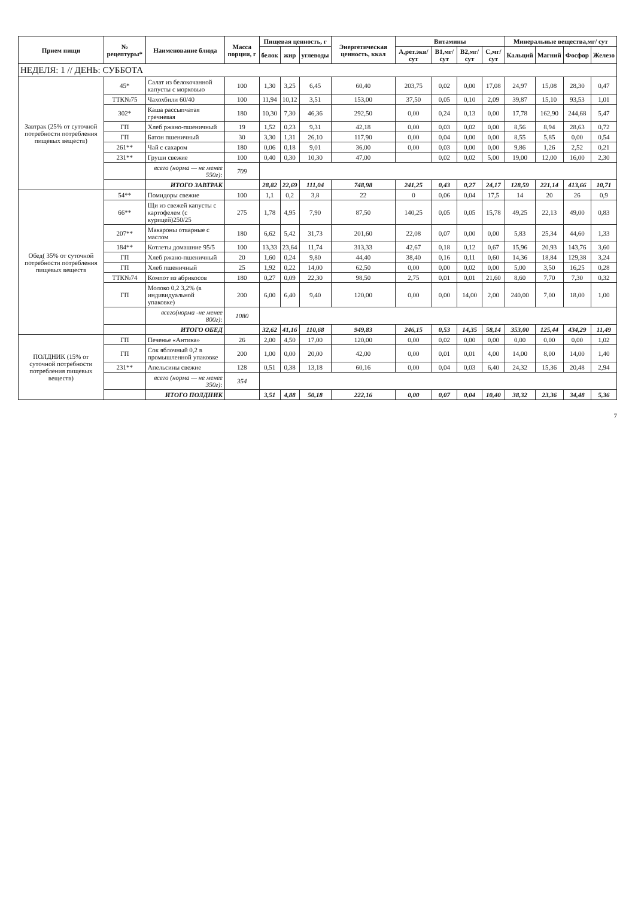| Прием пищи | № рецептуры* | Наименование блюда | Масса порции, г | Пищевая ценность, г | | | Энергетическая ценность, ккал | Витамины | | | | Минеральные вещества,мг/ сут | | | |
| --- | --- | --- | --- | --- | --- | --- | --- | --- | --- | --- | --- | --- | --- | --- | --- |
| | | | | белок | жир | углеводы | | А,рет.экв/ сут | В1,мг/сут | В2,мг/сут | С,мг/сут | Кальций | Магний | Фосфор | Железо |
| НЕДЕЛЯ: 1 // ДЕНЬ: СУББОТА | | | | | | | | | | | | | | | |
| Завтрак (25% от суточной потребности потребления пищевых веществ) | 45* | Салат из белокочанной капусты с морковью | 100 | 1,30 | 3,25 | 6,45 | 60,40 | 203,75 | 0,02 | 0,00 | 17,08 | 24,97 | 15,08 | 28,30 | 0,47 |
| | ТТК№75 | Чахохбили 60/40 | 100 | 11,94 | 10,12 | 3,51 | 153,00 | 37,50 | 0,05 | 0,10 | 2,09 | 39,87 | 15,10 | 93,53 | 1,01 |
| | 302* | Каша рассыпчатая гречневая | 180 | 10,30 | 7,30 | 46,36 | 292,50 | 0,00 | 0,24 | 0,13 | 0,00 | 17,78 | 162,90 | 244,68 | 5,47 |
| | ГП | Хлеб ржано-пшеничный | 19 | 1,52 | 0,23 | 9,31 | 42,18 | 0,00 | 0,03 | 0,02 | 0,00 | 8,56 | 8,94 | 28,63 | 0,72 |
| | ГП | Батон пшеничный | 30 | 3,30 | 1,31 | 26,10 | 117,90 | 0,00 | 0,04 | 0,00 | 0,00 | 8,55 | 5,85 | 0,00 | 0,54 |
| | 261** | Чай с сахаром | 180 | 0,06 | 0,18 | 9,01 | 36,00 | 0,00 | 0,03 | 0,00 | 0,00 | 9,86 | 1,26 | 2,52 | 0,21 |
| | 231** | Груши свежие | 100 | 0,40 | 0,30 | 10,30 | 47,00 | | 0,02 | 0,02 | 5,00 | 19,00 | 12,00 | 16,00 | 2,30 |
| | | всего (норма — не менее 550г): | 709 | | | | | | | | | | | | |
| | | ИТОГО ЗАВТРАК | | 28,82 | 22,69 | 111,04 | 748,98 | 241,25 | 0,43 | 0,27 | 24,17 | 128,59 | 221,14 | 413,66 | 10,71 |
| Обед( 35% от суточной потребности потребления пищевых веществ | 54** | Помидоры свежие | 100 | 1,1 | 0,2 | 3,8 | 22 | 0 | 0,06 | 0,04 | 17,5 | 14 | 20 | 26 | 0,9 |
| | 66** | Щи из свежей капусты с картофелем (с курицей)250/25 | 275 | 1,78 | 4,95 | 7,90 | 87,50 | 140,25 | 0,05 | 0,05 | 15,78 | 49,25 | 22,13 | 49,00 | 0,83 |
| | 207** | Макароны отварные с маслом | 180 | 6,62 | 5,42 | 31,73 | 201,60 | 22,08 | 0,07 | 0,00 | 0,00 | 5,83 | 25,34 | 44,60 | 1,33 |
| | 184** | Котлеты домашние 95/5 | 100 | 13,33 | 23,64 | 11,74 | 313,33 | 42,67 | 0,18 | 0,12 | 0,67 | 15,96 | 20,93 | 143,76 | 3,60 |
| | ГП | Хлеб ржано-пшеничный | 20 | 1,60 | 0,24 | 9,80 | 44,40 | 38,40 | 0,16 | 0,11 | 0,60 | 14,36 | 18,84 | 129,38 | 3,24 |
| | ГП | Хлеб пшеничный | 25 | 1,92 | 0,22 | 14,00 | 62,50 | 0,00 | 0,00 | 0,02 | 0,00 | 5,00 | 3,50 | 16,25 | 0,28 |
| | ТТК№74 | Компот из абрикосов | 180 | 0,27 | 0,09 | 22,30 | 98,50 | 2,75 | 0,01 | 0,01 | 21,60 | 8,60 | 7,70 | 7,30 | 0,32 |
| | ГП | Молоко 0,2 3,2% (в индивидуальной упаковке) | 200 | 6,00 | 6,40 | 9,40 | 120,00 | 0,00 | 0,00 | 14,00 | 2,00 | 240,00 | 7,00 | 18,00 | 1,00 |
| | | всего(норма -не менее 800г): | 1080 | | | | | | | | | | | | |
| | | ИТОГО ОБЕД | | 32,62 | 41,16 | 110,68 | 949,83 | 246,15 | 0,53 | 14,35 | 58,14 | 353,00 | 125,44 | 434,29 | 11,49 |
| ПОЛДНИК (15% от суточной потребности потребления пищевых веществ) | ГП | Печенье «Антика» | 26 | 2,00 | 4,50 | 17,00 | 120,00 | 0,00 | 0,02 | 0,00 | 0,00 | 0,00 | 0,00 | 0,00 | 1,02 |
| | ГП | Сок яблочный 0,2 в промышленной упаковке | 200 | 1,00 | 0,00 | 20,00 | 42,00 | 0,00 | 0,01 | 0,01 | 4,00 | 14,00 | 8,00 | 14,00 | 1,40 |
| | 231** | Апельсины свежие | 128 | 0,51 | 0,38 | 13,18 | 60,16 | 0,00 | 0,04 | 0,03 | 6,40 | 24,32 | 15,36 | 20,48 | 2,94 |
| | | всего (норма — не менее 350г): | 354 | | | | | | | | | | | | |
| | | ИТОГО ПОЛДНИК | | 3,51 | 4,88 | 50,18 | 222,16 | 0,00 | 0,07 | 0,04 | 10,40 | 38,32 | 23,36 | 34,48 | 5,36 |
7